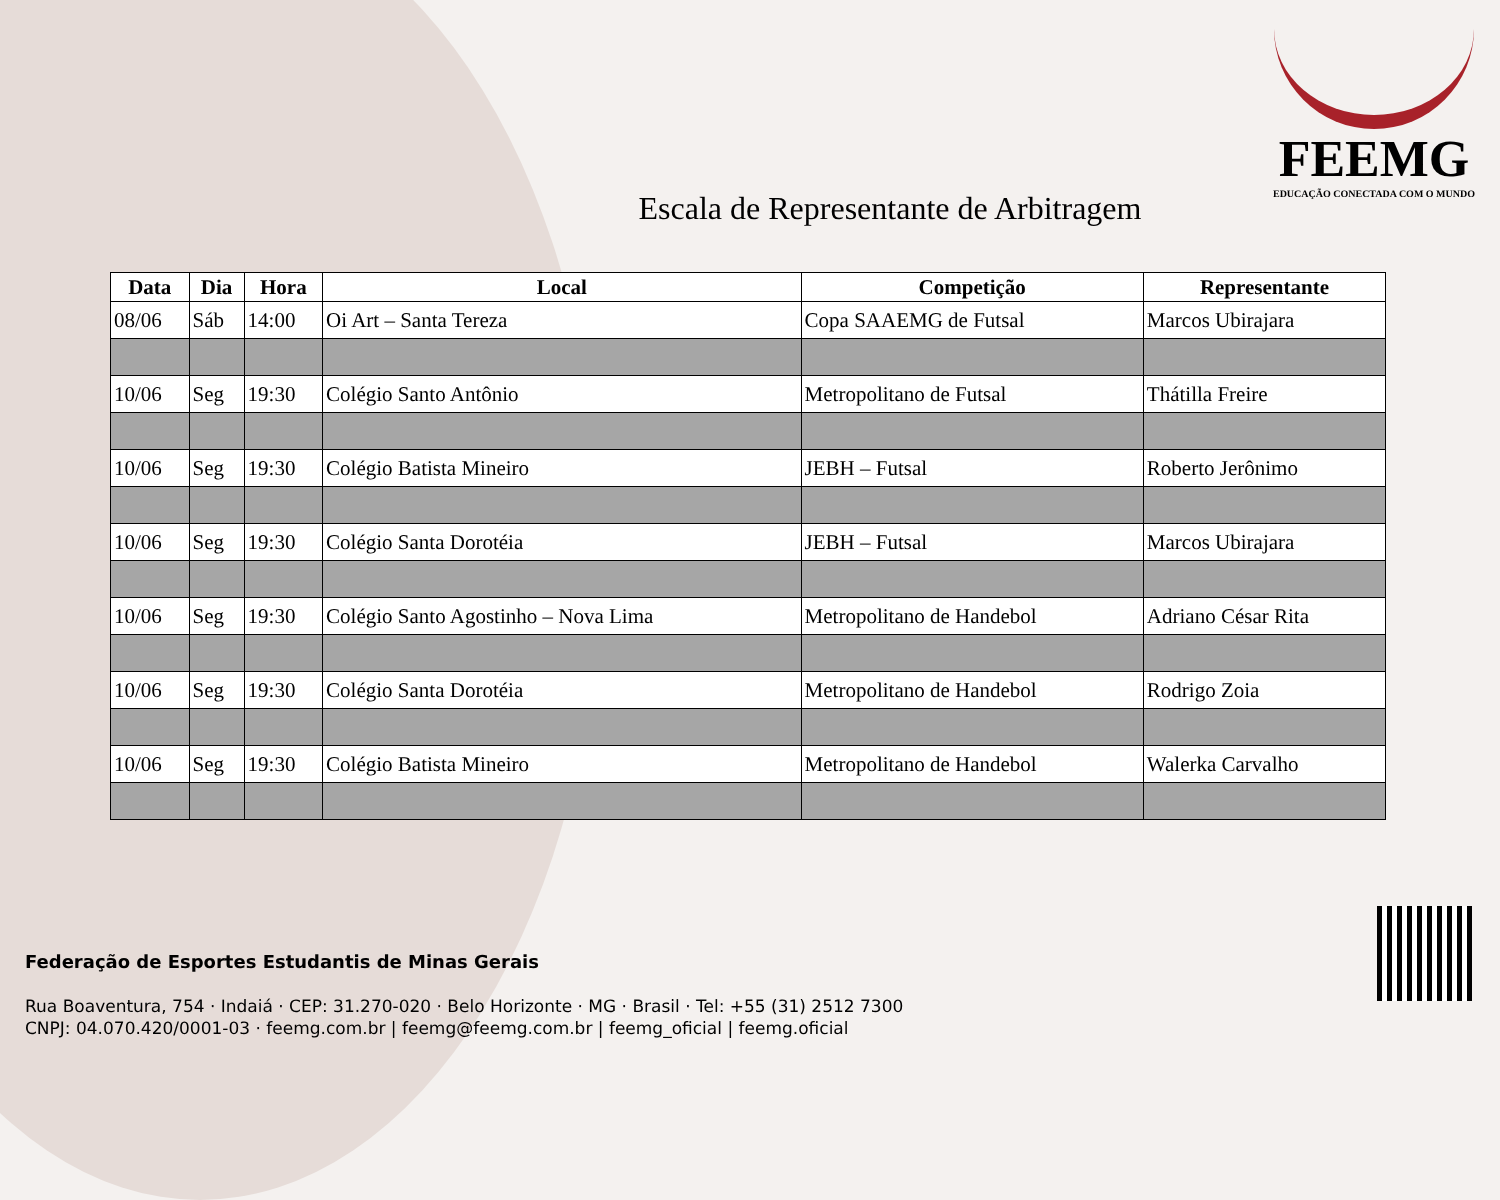FEEMG
EDUCAÇÃO CONECTADA COM O MUNDO
Escala de Representante de Arbitragem
| Data | Dia | Hora | Local | Competição | Representante |
| --- | --- | --- | --- | --- | --- |
| 08/06 | Sáb | 14:00 | Oi Art – Santa Tereza | Copa SAAEMG de Futsal | Marcos Ubirajara |
| 10/06 | Seg | 19:30 | Colégio Santo Antônio | Metropolitano de Futsal | Thátilla Freire |
| 10/06 | Seg | 19:30 | Colégio Batista Mineiro | JEBH – Futsal | Roberto Jerônimo |
| 10/06 | Seg | 19:30 | Colégio Santa Dorotéia | JEBH – Futsal | Marcos Ubirajara |
| 10/06 | Seg | 19:30 | Colégio Santo Agostinho – Nova Lima | Metropolitano de Handebol | Adriano César Rita |
| 10/06 | Seg | 19:30 | Colégio Santa Dorotéia | Metropolitano de Handebol | Rodrigo Zoia |
| 10/06 | Seg | 19:30 | Colégio Batista Mineiro | Metropolitano de Handebol | Walerka Carvalho |
Federação de Esportes Estudantis de Minas Gerais
Rua Boaventura, 754 · Indaiá · CEP: 31.270-020 · Belo Horizonte · MG · Brasil · Tel: +55 (31) 2512 7300
CNPJ: 04.070.420/0001-03 · feemg.com.br | feemg@feemg.com.br | feemg_oficial | feemg.oficial